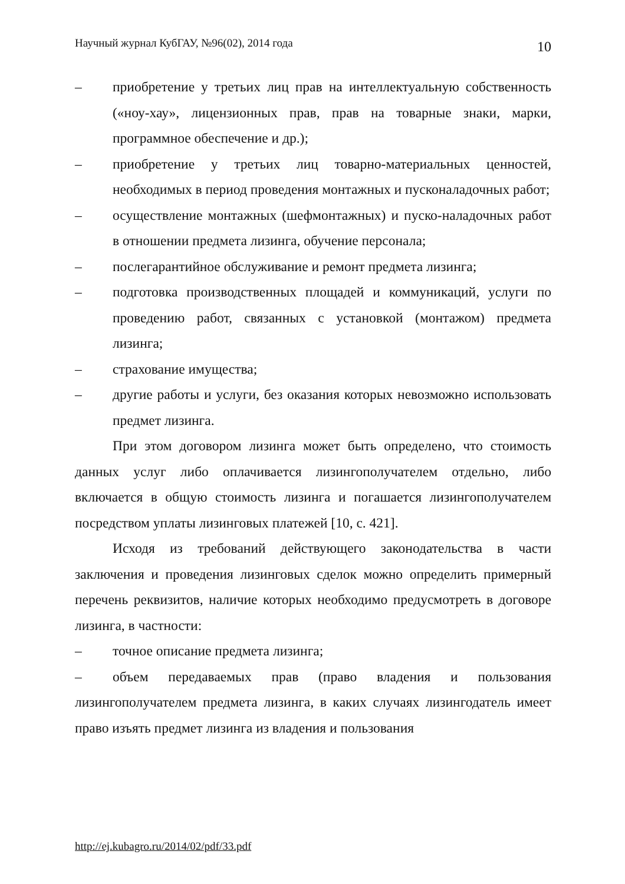Научный журнал КубГАУ, №96(02), 2014 года 10
– приобретение у третьих лиц прав на интеллектуальную собственность («ноу-хау», лицензионных прав, прав на товарные знаки, марки, программное обеспечение и др.);
– приобретение у третьих лиц товарно-материальных ценностей, необходимых в период проведения монтажных и пусконаладочных работ;
– осуществление монтажных (шефмонтажных) и пуско-наладочных работ в отношении предмета лизинга, обучение персонала;
– послегарантийное обслуживание и ремонт предмета лизинга;
– подготовка производственных площадей и коммуникаций, услуги по проведению работ, связанных с установкой (монтажом) предмета лизинга;
– страхование имущества;
– другие работы и услуги, без оказания которых невозможно использовать предмет лизинга.
При этом договором лизинга может быть определено, что стоимость данных услуг либо оплачивается лизингополучателем отдельно, либо включается в общую стоимость лизинга и погашается лизингополучателем посредством уплаты лизинговых платежей [10, с. 421].
Исходя из требований действующего законодательства в части заключения и проведения лизинговых сделок можно определить примерный перечень реквизитов, наличие которых необходимо предусмотреть в договоре лизинга, в частности:
– точное описание предмета лизинга;
– объем передаваемых прав (право владения и пользования лизингополучателем предмета лизинга, в каких случаях лизингодатель имеет право изъять предмет лизинга из владения и пользования
http://ej.kubagro.ru/2014/02/pdf/33.pdf